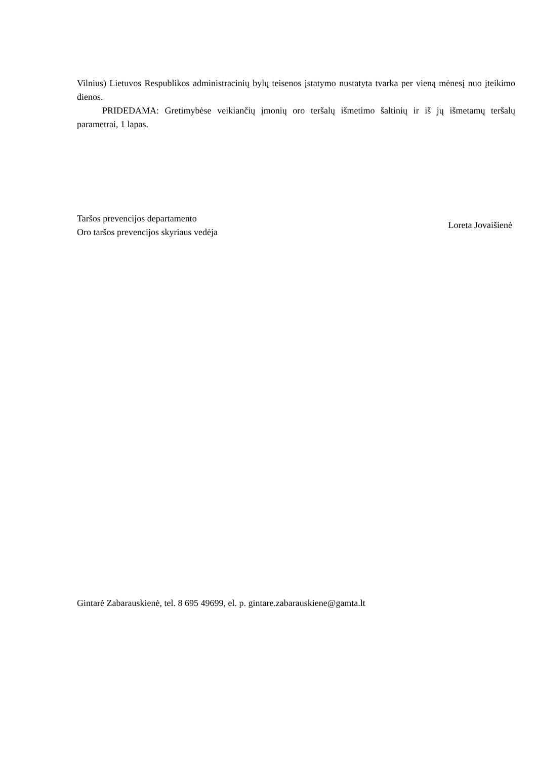Vilnius) Lietuvos Respublikos administracinių bylų teisenos įstatymo nustatyta tvarka per vieną mėnesį nuo įteikimo dienos.
PRIDEDAMA: Gretimybėse veikiančių įmonių oro teršalų išmetimo šaltinių ir iš jų išmetamų teršalų parametrai, 1 lapas.
Taršos prevencijos departamento
Oro taršos prevencijos skyriaus vedėja
Loreta Jovaišienė
Gintarė Zabarauskienė, tel. 8 695 49699, el. p. gintare.zabarauskiene@gamta.lt